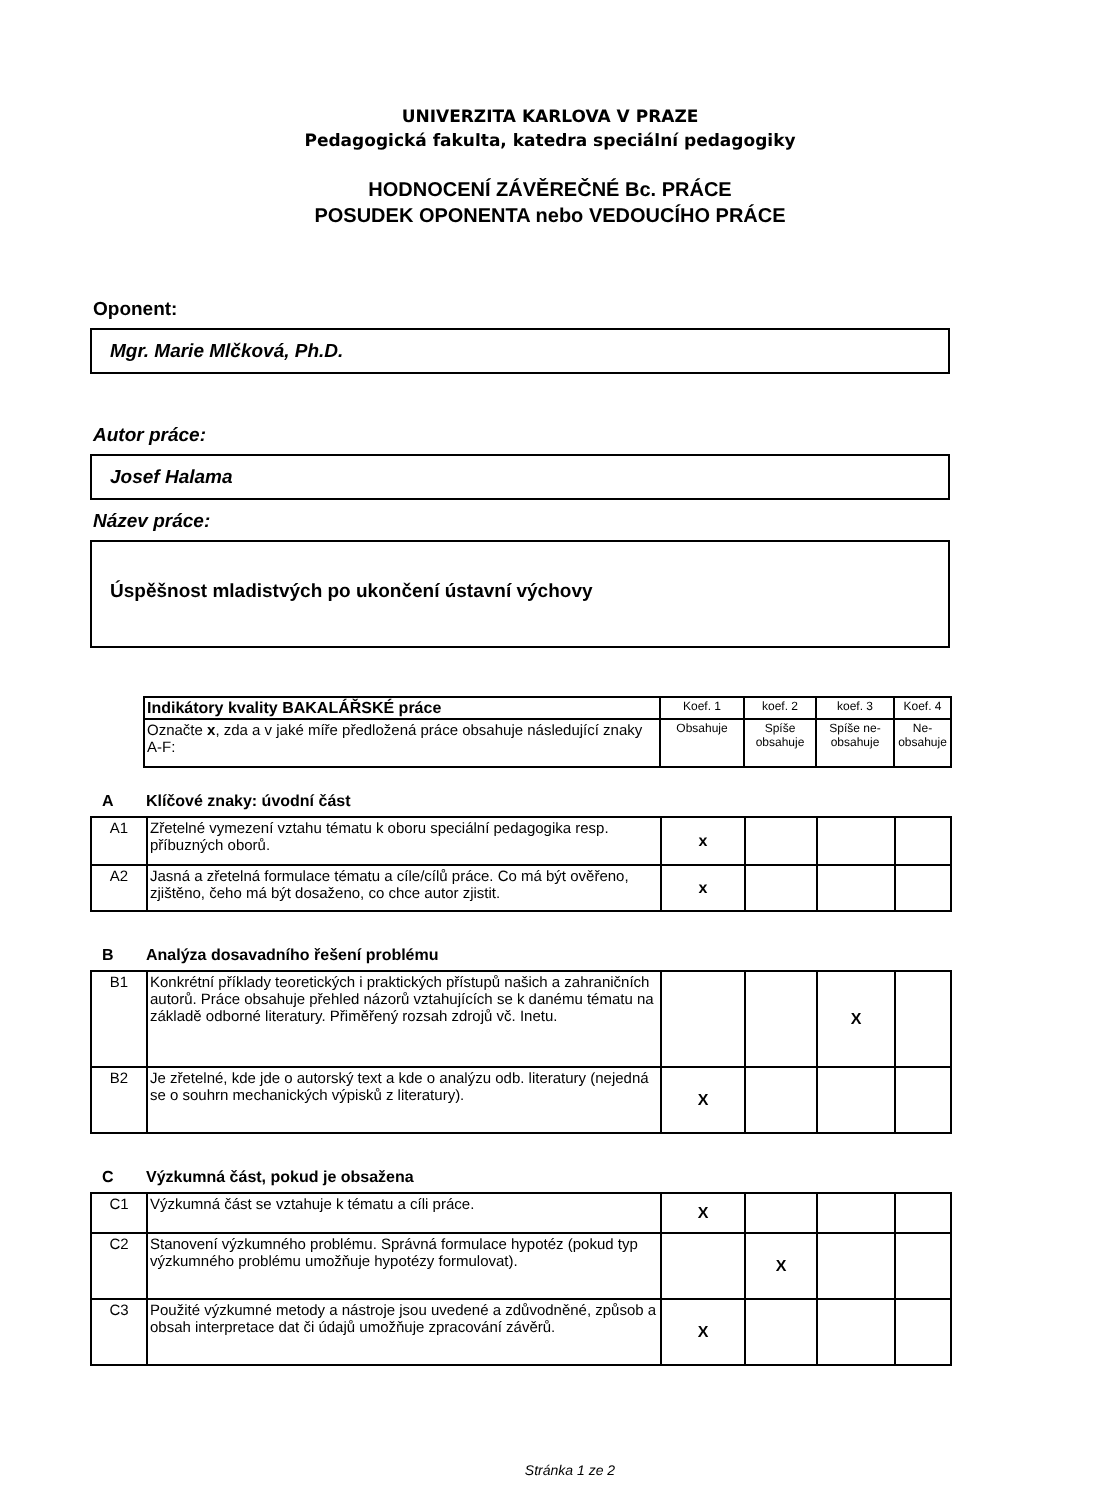UNIVERZITA KARLOVA V PRAZE
Pedagogická fakulta, katedra speciální pedagogiky
HODNOCENÍ ZÁVĚREČNÉ Bc. PRÁCE
POSUDEK OPONENTA nebo VEDOUCÍHO PRÁCE
Oponent:
Mgr. Marie Mlčková, Ph.D.
Autor práce:
Josef Halama
Název práce:
Úspěšnost mladistvých po ukončení ústavní výchovy
| Indikátory kvality BAKALÁŘSKÉ práce | Koef. 1 | koef. 2 | koef. 3 | Koef. 4 |
| Označte x , zda a v jaké míře předložená práce obsahuje následující znaky A-F: | Obsahuje | Spíše obsahuje | Spíše ne-obsahuje | Ne-obsahuje |
A Klíčové znaky: úvodní část
| A1 | Zřetelné vymezení vztahu tématu k oboru speciální pedagogika resp. příbuzných oborů. | x | | | |
| A2 | Jasná a zřetelná formulace tématu a cíle/cílů práce. Co má být ověřeno, zjištěno, čeho má být dosaženo, co chce autor zjistit. | x | | | |
B Analýza dosavadního řešení problému
| B1 | Konkrétní příklady teoretických i praktických přístupů našich a zahraničních autorů. Práce obsahuje přehled názorů vztahujících se k danému tématu na základě odborné literatury. Přiměřený rozsah zdrojů vč. Inetu. | | | X | |
| B2 | Je zřetelné, kde jde o autorský text a kde o analýzu odb. literatury (nejedná se o souhrn mechanických výpisků z literatury). | X | | | |
C Výzkumná část, pokud je obsažena
| C1 | Výzkumná část se vztahuje k tématu a cíli práce. | X | | | |
| C2 | Stanovení výzkumného problému. Správná formulace hypotéz (pokud typ výzkumného problému umožňuje hypotézy formulovat). | | X | | |
| C3 | Použité výzkumné metody a nástroje jsou uvedené a zdůvodněné, způsob a obsah interpretace dat či údajů umožňuje zpracování závěrů. | X | | | |
Stránka 1 ze 2